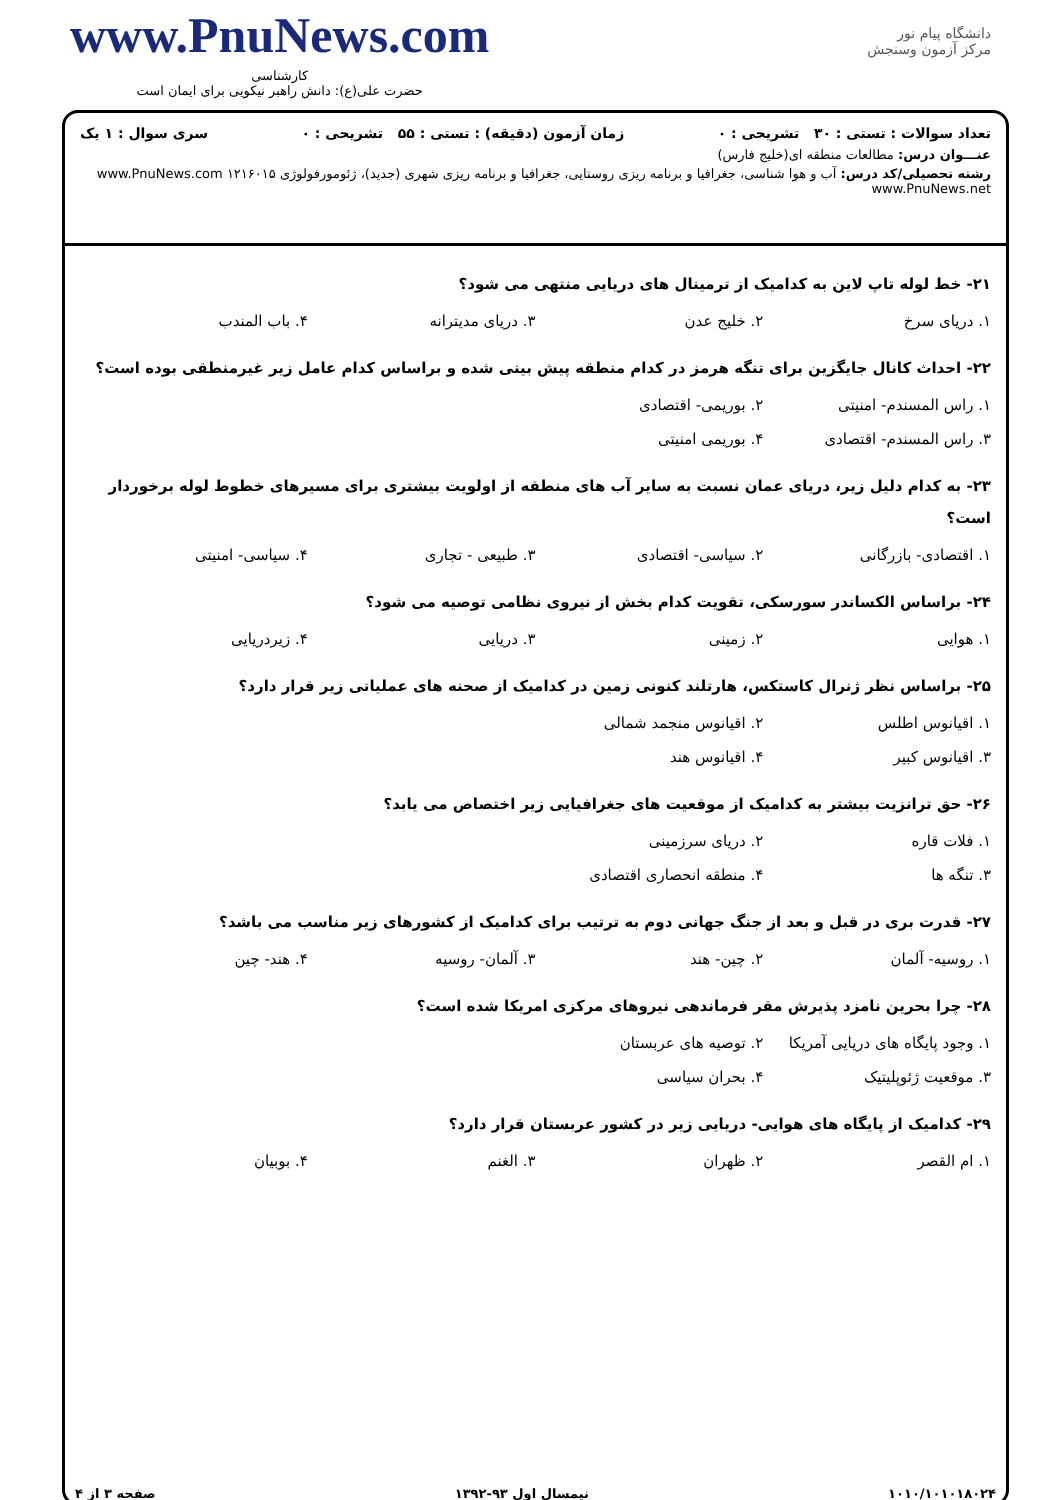www.PnuNews.com
کارشناسی
حضرت علی(ع): دانش راهبر نیکویی برای ایمان است
دانشگاه پیام نور
مرکز آزمون وسنجش
تعداد سوالات : تستی : ۳۰ تشریحی : ۰ زمان آزمون (دقیقه) : تستی : ۵۵ تشریحی : ۰ سری سوال : ۱ یک
عنـــوان درس: مطالعات منطقه ای(خلیج فارس)
رشته تحصیلی/کد درس: آب و هوا شناسی، جغرافیا و برنامه ریزی روستایی، جغرافیا و برنامه ریزی شهری (جدید)، ژئومورفولوژی ۱۲۱۶۰۱۵ www.PnuNews.com www.PnuNews.net
۲۱- خط لوله تاپ لاین به کدامیک از ترمینال های دریایی منتهی می شود؟
۱. دریای سرخ ۲. خلیج عدن ۳. دریای مدیترانه ۴. باب المندب
۲۲- احداث کانال جایگزین برای تنگه هرمز در کدام منطقه پیش بینی شده و براساس کدام عامل زیر غیرمنطقی بوده است؟
۱. راس المسندم- امنیتی ۲. بوریمی- اقتصادی ۳. راس المسندم- اقتصادی ۴. بوریمی امنیتی
۲۳- به کدام دلیل زیر، دریای عمان نسبت به سایر آب های منطقه از اولویت بیشتری برای مسیرهای خطوط لوله برخوردار است؟
۱. اقتصادی- بازرگانی ۲. سیاسی- اقتصادی ۳. طبیعی - تجاری ۴. سیاسی- امنیتی
۲۴- براساس الکساندر سورسکی، تقویت کدام بخش از نیروی نظامی توصیه می شود؟
۱. هوایی ۲. زمینی ۳. دریایی ۴. زیردریایی
۲۵- براساس نظر ژنرال کاستکس، هارتلند کنونی زمین در کدامیک از صحنه های عملیاتی زیر قرار دارد؟
۱. اقیانوس اطلس ۲. اقیانوس منجمد شمالی ۳. اقیانوس کبیر ۴. اقیانوس هند
۲۶- حق ترانزیت بیشتر به کدامیک از موقعیت های جغرافیایی زیر اختصاص می یابد؟
۱. فلات قاره ۲. دریای سرزمینی ۳. تنگه ها ۴. منطقه انحصاری اقتصادی
۲۷- قدرت بری در قبل و بعد از جنگ جهانی دوم به ترتیب برای کدامیک از کشورهای زیر مناسب می باشد؟
۱. روسیه- آلمان ۲. چین- هند ۳. آلمان- روسیه ۴. هند- چین
۲۸- چرا بحرین نامزد پذیرش مقر فرماندهی نیروهای مرکزی امریکا شده است؟
۱. وجود پایگاه های دریایی آمریکا ۲. توصیه های عربستان ۳. موقعیت ژئوپلیتیک ۴. بحران سیاسی
۲۹- کدامیک از پایگاه های هوایی- دریایی زیر در کشور عربستان قرار دارد؟
۱. ام القصر ۲. ظهران ۳. الغنم ۴. بوبیان
۱۰۱۰/۱۰۱۰۱۸۰۲۴ نیمسال اول ۹۳-۱۳۹۲ صفحه ۳ از ۴